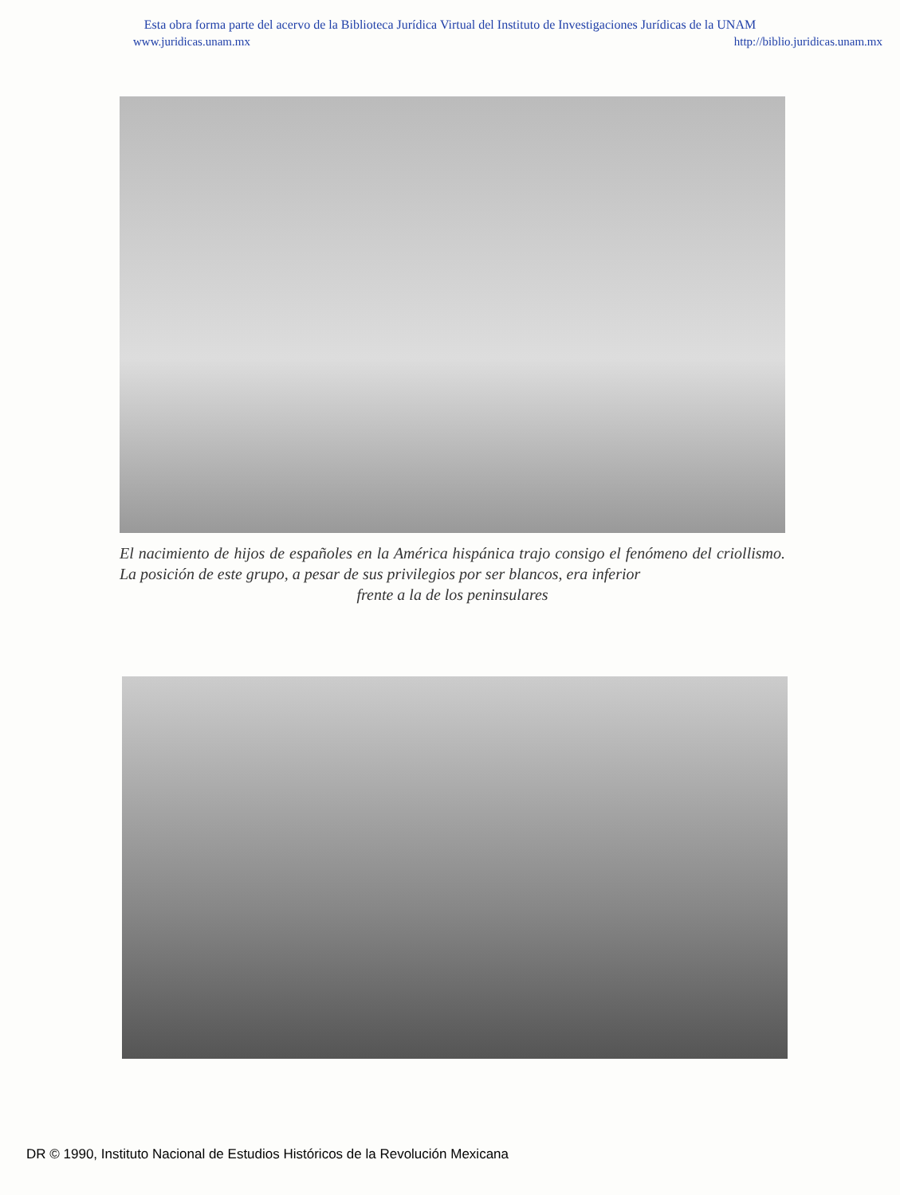Esta obra forma parte del acervo de la Biblioteca Jurídica Virtual del Instituto de Investigaciones Jurídicas de la UNAM
www.juridicas.unam.mx http://biblio.juridicas.unam.mx
El nacimiento de hijos de españoles en la América hispánica trajo consigo el fenómeno del criollismo. La posición de este grupo, a pesar de sus privilegios por ser blancos, era inferior
frente a la de los peninsulares
DR © 1990, Instituto Nacional de Estudios Históricos de la Revolución Mexicana